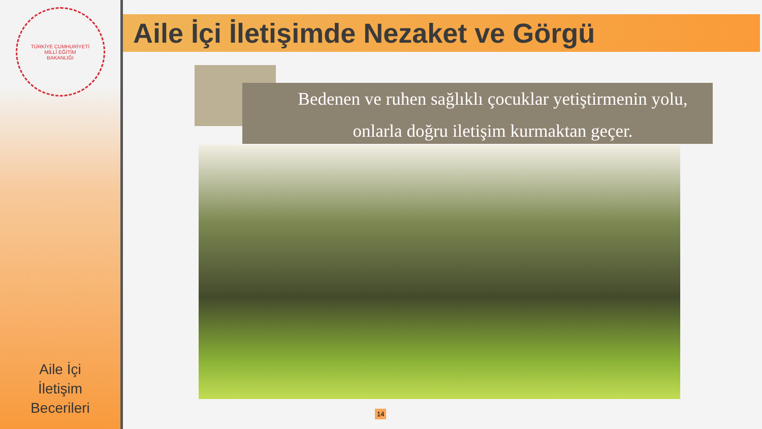TÜRKİYE CUMHURİYETİ
MİLLÎ EĞİTİM
BAKANLIĞI
Aile İçi
İletişim
Becerileri
Aile İçi İletişimde Nezaket ve Görgü
Bedenen ve ruhen sağlıklı çocuklar yetiştirmenin yolu,
onlarla doğru iletişim kurmaktan geçer.
14